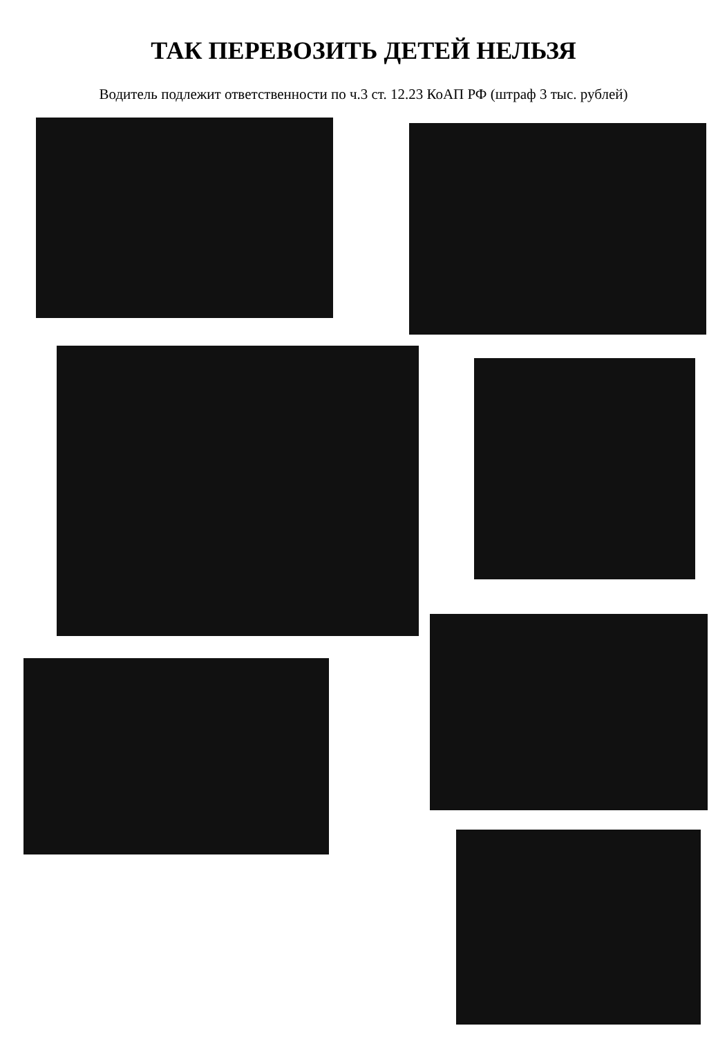ТАК ПЕРЕВОЗИТЬ ДЕТЕЙ НЕЛЬЗЯ
Водитель подлежит ответственности по ч.3 ст. 12.23 КоАП РФ (штраф 3 тыс. рублей)